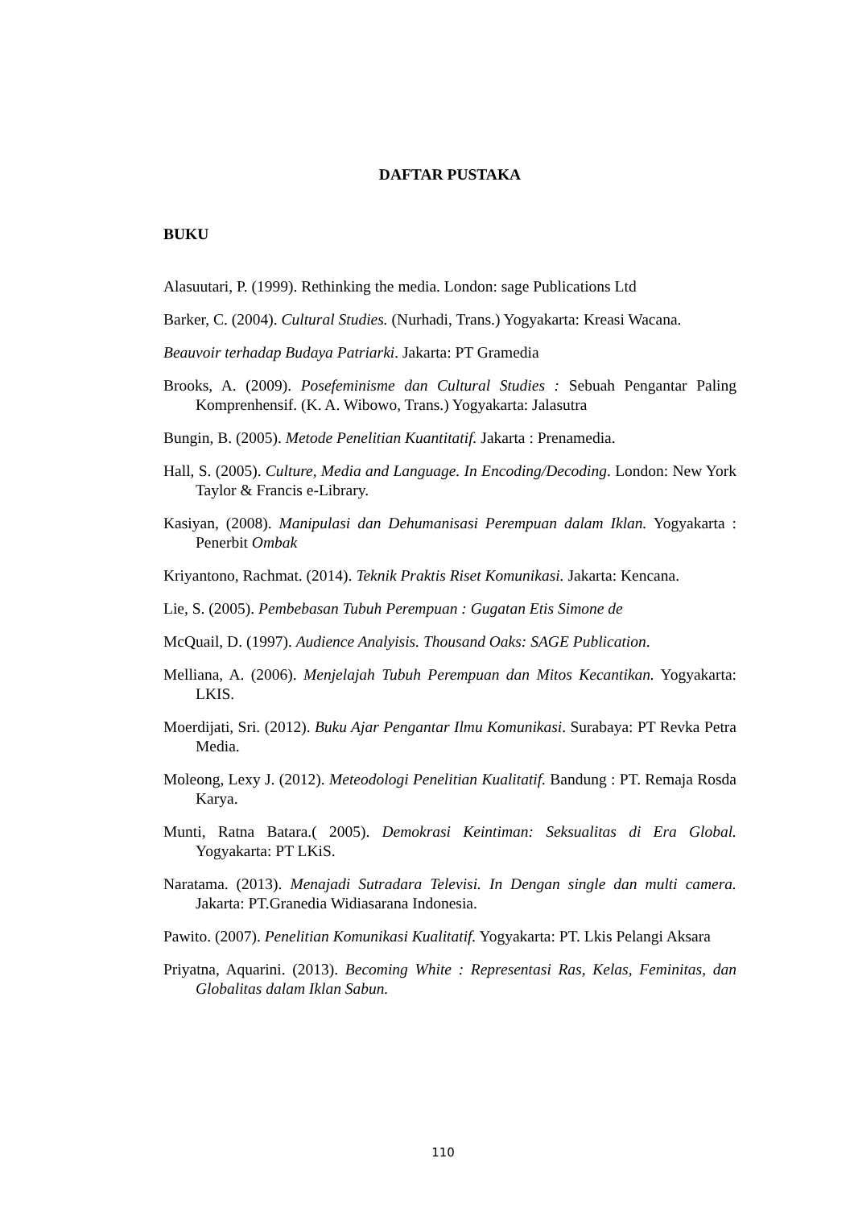DAFTAR PUSTAKA
BUKU
Alasuutari, P. (1999). Rethinking the media. London: sage Publications Ltd
Barker, C. (2004). Cultural Studies. (Nurhadi, Trans.) Yogyakarta: Kreasi Wacana.
Beauvoir terhadap Budaya Patriarki. Jakarta: PT Gramedia
Brooks, A. (2009). Posefeminisme dan Cultural Studies : Sebuah Pengantar Paling Komprenhensif. (K. A. Wibowo, Trans.) Yogyakarta: Jalasutra
Bungin, B. (2005). Metode Penelitian Kuantitatif. Jakarta : Prenamedia.
Hall, S. (2005). Culture, Media and Language. In Encoding/Decoding. London: New York Taylor & Francis e-Library.
Kasiyan, (2008). Manipulasi dan Dehumanisasi Perempuan dalam Iklan. Yogyakarta : Penerbit Ombak
Kriyantono, Rachmat. (2014). Teknik Praktis Riset Komunikasi. Jakarta: Kencana.
Lie, S. (2005). Pembebasan Tubuh Perempuan : Gugatan Etis Simone de
McQuail, D. (1997). Audience Analyisis. Thousand Oaks: SAGE Publication.
Melliana, A. (2006). Menjelajah Tubuh Perempuan dan Mitos Kecantikan. Yogyakarta: LKIS.
Moerdijati, Sri. (2012). Buku Ajar Pengantar Ilmu Komunikasi. Surabaya: PT Revka Petra Media.
Moleong, Lexy J. (2012). Meteodologi Penelitian Kualitatif. Bandung : PT. Remaja Rosda Karya.
Munti, Ratna Batara.( 2005). Demokrasi Keintiman: Seksualitas di Era Global. Yogyakarta: PT LKiS.
Naratama. (2013). Menajadi Sutradara Televisi. In Dengan single dan multi camera. Jakarta: PT.Granedia Widiasarana Indonesia.
Pawito. (2007). Penelitian Komunikasi Kualitatif. Yogyakarta: PT. Lkis Pelangi Aksara
Priyatna, Aquarini. (2013). Becoming White : Representasi Ras, Kelas, Feminitas, dan Globalitas dalam Iklan Sabun.
110